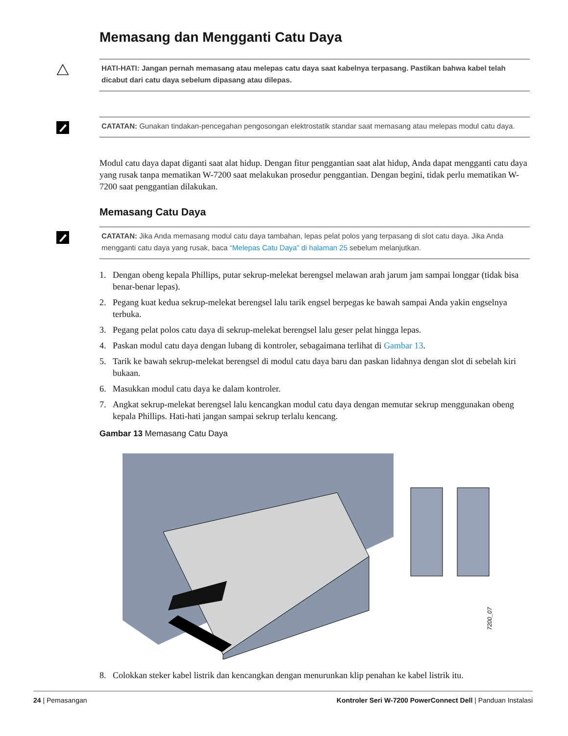Memasang dan Mengganti Catu Daya
HATI-HATI: Jangan pernah memasang atau melepas catu daya saat kabelnya terpasang. Pastikan bahwa kabel telah dicabut dari catu daya sebelum dipasang atau dilepas.
CATATAN: Gunakan tindakan-pencegahan pengosongan elektrostatik standar saat memasang atau melepas modul catu daya.
Modul catu daya dapat diganti saat alat hidup. Dengan fitur penggantian saat alat hidup, Anda dapat mengganti catu daya yang rusak tanpa mematikan W-7200 saat melakukan prosedur penggantian. Dengan begini, tidak perlu mematikan W-7200 saat penggantian dilakukan.
Memasang Catu Daya
CATATAN: Jika Anda memasang modul catu daya tambahan, lepas pelat polos yang terpasang di slot catu daya. Jika Anda mengganti catu daya yang rusak, baca “Melepas Catu Daya” di halaman 25 sebelum melanjutkan.
1. Dengan obeng kepala Phillips, putar sekrup-melekat berengsel melawan arah jarum jam sampai longgar (tidak bisa benar-benar lepas).
2. Pegang kuat kedua sekrup-melekat berengsel lalu tarik engsel berpegas ke bawah sampai Anda yakin engselnya terbuka.
3. Pegang pelat polos catu daya di sekrup-melekat berengsel lalu geser pelat hingga lepas.
4. Paskan modul catu daya dengan lubang di kontroler, sebagaimana terlihat di Gambar 13.
5. Tarik ke bawah sekrup-melekat berengsel di modul catu daya baru dan paskan lidahnya dengan slot di sebelah kiri bukaan.
6. Masukkan modul catu daya ke dalam kontroler.
7. Angkat sekrup-melekat berengsel lalu kencangkan modul catu daya dengan memutar sekrup menggunakan obeng kepala Phillips. Hati-hati jangan sampai sekrup terlalu kencang.
Gambar 13 Memasang Catu Daya
7200_07
8. Colokkan steker kabel listrik dan kencangkan dengan menurunkan klip penahan ke kabel listrik itu.
24 | Pemasangan Kontroler Seri W-7200 PowerConnect Dell | Panduan Instalasi